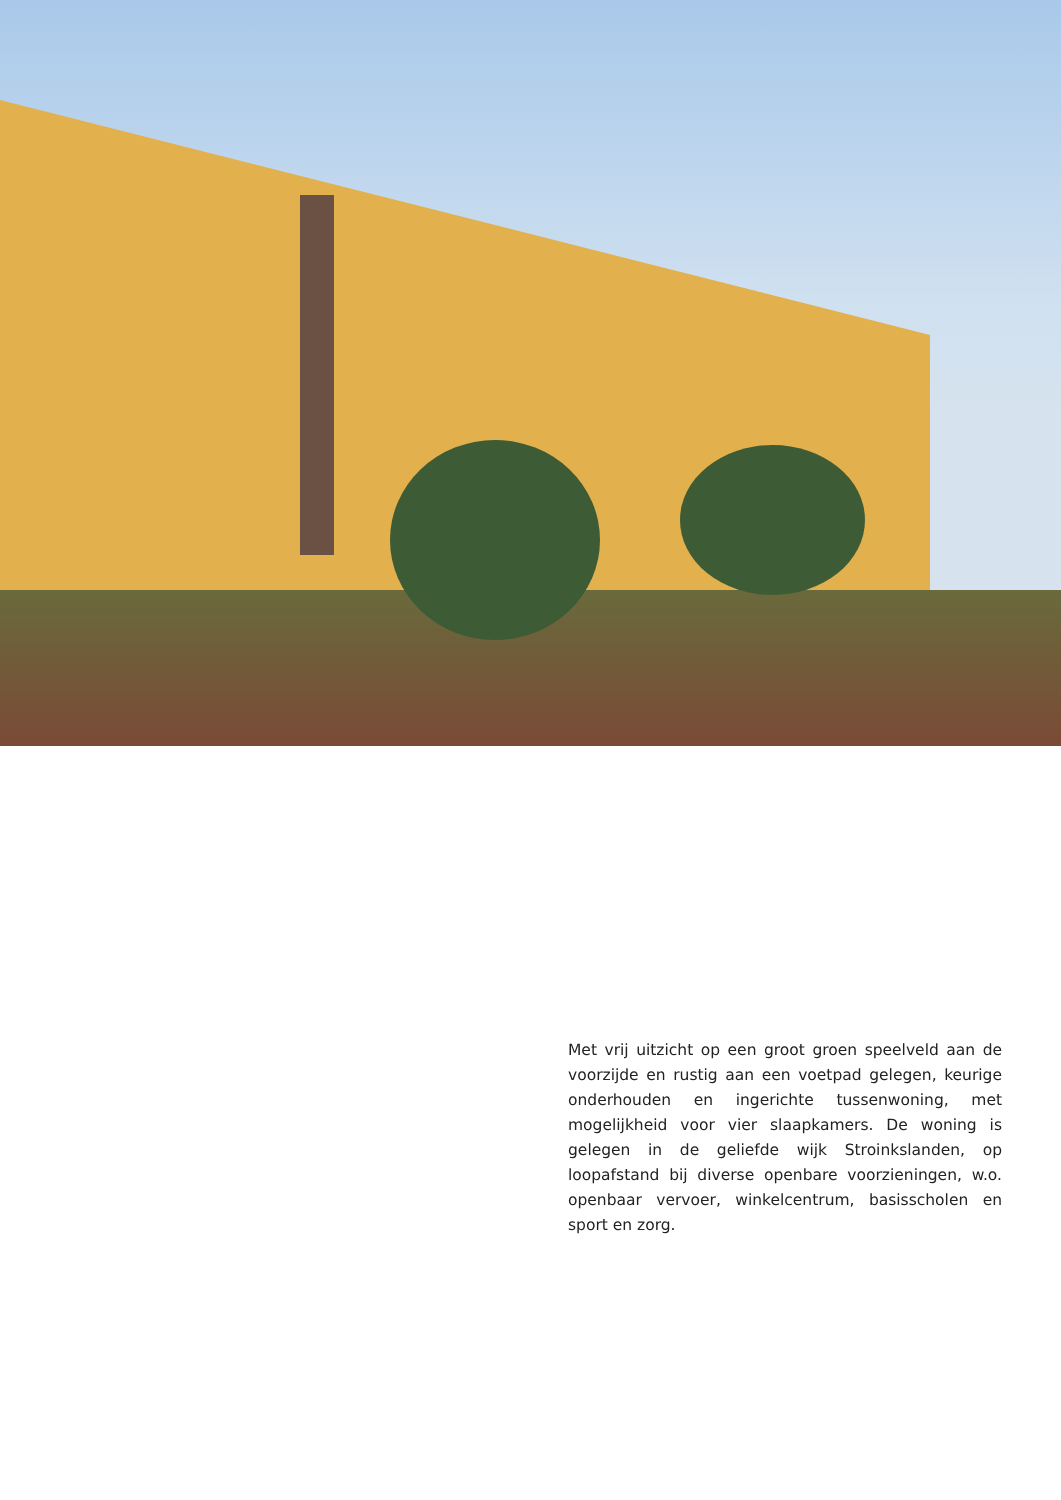Met vrij uitzicht op een groot groen speelveld aan de voorzijde en rustig aan een voetpad gelegen, keurige onderhouden en ingerichte tussenwoning, met mogelijkheid voor vier slaapkamers. De woning is gelegen in de geliefde wijk Stroinkslanden, op loopafstand bij diverse openbare voorzieningen, w.o. openbaar vervoer, winkelcentrum, basisscholen en sport en zorg.